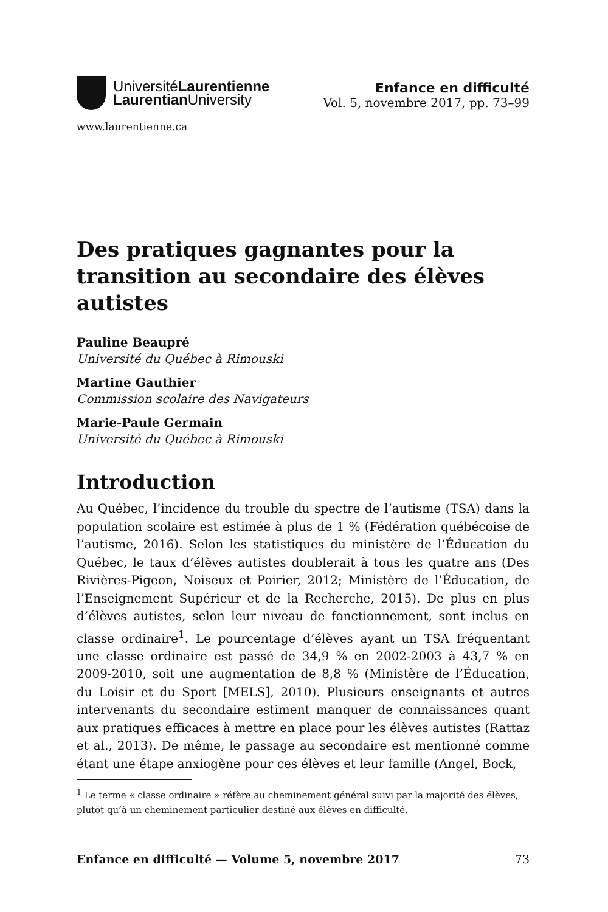UniversitéLaurentienne
Laurentian University
Enfance en difficulté
Vol. 5, novembre 2017, pp. 73–99
www.laurentienne.ca
Des pratiques gagnantes pour la transition au secondaire des élèves autistes
Pauline Beaupré
Université du Québec à Rimouski
Martine Gauthier
Commission scolaire des Navigateurs
Marie-Paule Germain
Université du Québec à Rimouski
Introduction
Au Québec, l’incidence du trouble du spectre de l’autisme (TSA) dans la population scolaire est estimée à plus de 1 % (Fédération québécoise de l’autisme, 2016). Selon les statistiques du ministère de l’Éducation du Québec, le taux d’élèves autistes doublerait à tous les quatre ans (Des Rivières-Pigeon, Noiseux et Poirier, 2012; Ministère de l’Éducation, de l’Enseignement Supérieur et de la Recherche, 2015). De plus en plus d’élèves autistes, selon leur niveau de fonctionnement, sont inclus en classe ordinaire<sup>1</sup>. Le pourcentage d’élèves ayant un TSA fréquentant une classe ordinaire est passé de 34,9 % en 2002-2003 à 43,7 % en 2009-2010, soit une augmentation de 8,8 % (Ministère de l’Éducation, du Loisir et du Sport [MELS], 2010). Plusieurs enseignants et autres intervenants du secondaire estiment manquer de connaissances quant aux pratiques efficaces à mettre en place pour les élèves autistes (Rattaz et al., 2013). De même, le passage au secondaire est mentionné comme étant une étape anxiogène pour ces élèves et leur famille (Angel, Bock,
<sup>1</sup> Le terme « classe ordinaire » réfère au cheminement général suivi par la majorité des élèves, plutôt qu’à un cheminement particulier destiné aux élèves en difficulté.
Enfance en difficulté — Volume 5, novembre 2017 73